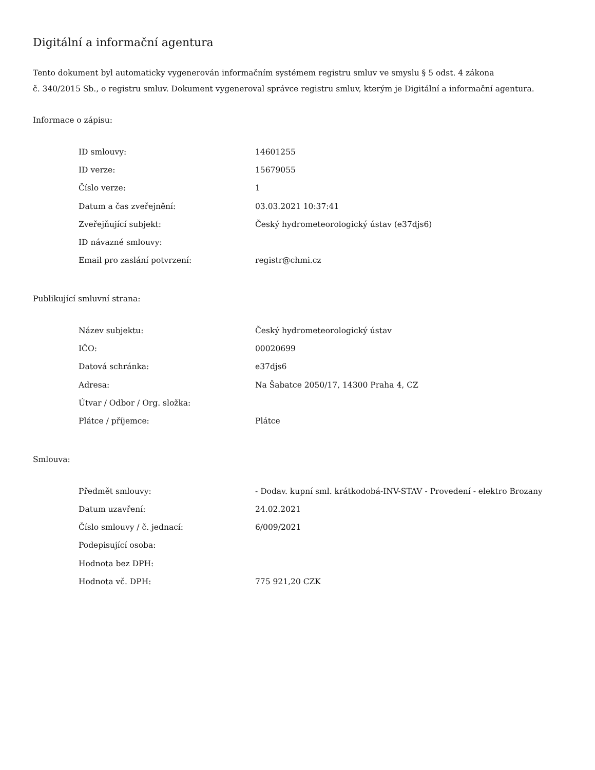Digitální a informační agentura
Tento dokument byl automaticky vygenerován informačním systémem registru smluv ve smyslu § 5 odst. 4 zákona
č. 340/2015 Sb., o registru smluv. Dokument vygeneroval správce registru smluv, kterým je Digitální a informační agentura.
Informace o zápisu:
| ID smlouvy: | 14601255 |
| ID verze: | 15679055 |
| Číslo verze: | 1 |
| Datum a čas zveřejnění: | 03.03.2021 10:37:41 |
| Zveřejňující subjekt: | Český hydrometeorologický ústav (e37djs6) |
| ID návazné smlouvy: | |
| Email pro zaslání potvrzení: | registr@chmi.cz |
Publikující smluvní strana:
| Název subjektu: | Český hydrometeorologický ústav |
| IČO: | 00020699 |
| Datová schránka: | e37djs6 |
| Adresa: | Na Šabatce 2050/17, 14300 Praha 4, CZ |
| Útvar / Odbor / Org. složka: | |
| Plátce / příjemce: | Plátce |
Smlouva:
| Předmět smlouvy: | - Dodav. kupní sml. krátkodobá-INV-STAV - Provedení - elektro Brozany |
| Datum uzavření: | 24.02.2021 |
| Číslo smlouvy / č. jednací: | 6/009/2021 |
| Podepisující osoba: | |
| Hodnota bez DPH: | |
| Hodnota vč. DPH: | 775 921,20 CZK |